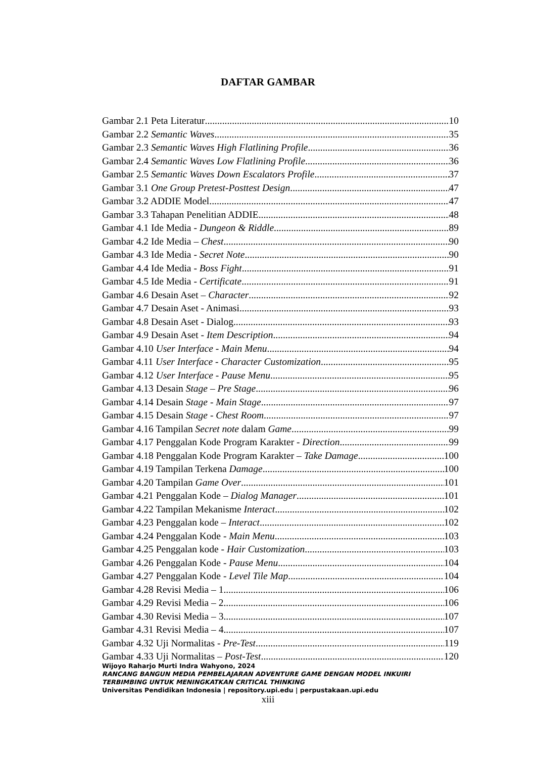DAFTAR GAMBAR
Gambar 2.1 Peta Literatur 10
Gambar 2.2 Semantic Waves 35
Gambar 2.3 Semantic Waves High Flatlining Profile 36
Gambar 2.4 Semantic Waves Low Flatlining Profile 36
Gambar 2.5 Semantic Waves Down Escalators Profile 37
Gambar 3.1 One Group Pretest-Posttest Design 47
Gambar 3.2 ADDIE Model 47
Gambar 3.3 Tahapan Penelitian ADDIE 48
Gambar 4.1 Ide Media - Dungeon & Riddle 89
Gambar 4.2 Ide Media – Chest 90
Gambar 4.3 Ide Media - Secret Note 90
Gambar 4.4 Ide Media - Boss Fight 91
Gambar 4.5 Ide Media - Certificate 91
Gambar 4.6 Desain Aset – Character 92
Gambar 4.7 Desain Aset - Animasi 93
Gambar 4.8 Desain Aset - Dialog 93
Gambar 4.9 Desain Aset - Item Description 94
Gambar 4.10 User Interface - Main Menu 94
Gambar 4.11 User Interface - Character Customization 95
Gambar 4.12 User Interface - Pause Menu 95
Gambar 4.13 Desain Stage – Pre Stage 96
Gambar 4.14 Desain Stage - Main Stage 97
Gambar 4.15 Desain Stage - Chest Room 97
Gambar 4.16 Tampilan Secret note dalam Game 99
Gambar 4.17 Penggalan Kode Program Karakter - Direction 99
Gambar 4.18 Penggalan Kode Program Karakter – Take Damage 100
Gambar 4.19 Tampilan Terkena Damage 100
Gambar 4.20 Tampilan Game Over 101
Gambar 4.21 Penggalan Kode – Dialog Manager 101
Gambar 4.22 Tampilan Mekanisme Interact 102
Gambar 4.23 Penggalan kode – Interact 102
Gambar 4.24 Penggalan Kode - Main Menu 103
Gambar 4.25 Penggalan kode - Hair Customization 103
Gambar 4.26 Penggalan Kode - Pause Menu 104
Gambar 4.27 Penggalan Kode - Level Tile Map 104
Gambar 4.28 Revisi Media – 1 106
Gambar 4.29 Revisi Media – 2 106
Gambar 4.30 Revisi Media – 3 107
Gambar 4.31 Revisi Media – 4 107
Gambar 4.32 Uji Normalitas - Pre-Test 119
Gambar 4.33 Uji Normalitas – Post-Test 120
Wijoyo Raharjo Murti Indra Wahyono, 2024
RANCANG BANGUN MEDIA PEMBELAJARAN ADVENTURE GAME DENGAN MODEL INKUIRI
TERBIMBING UNTUK MENINGKATKAN CRITICAL THINKING
Universitas Pendidikan Indonesia | repository.upi.edu | perpustakaan.upi.edu
xiii